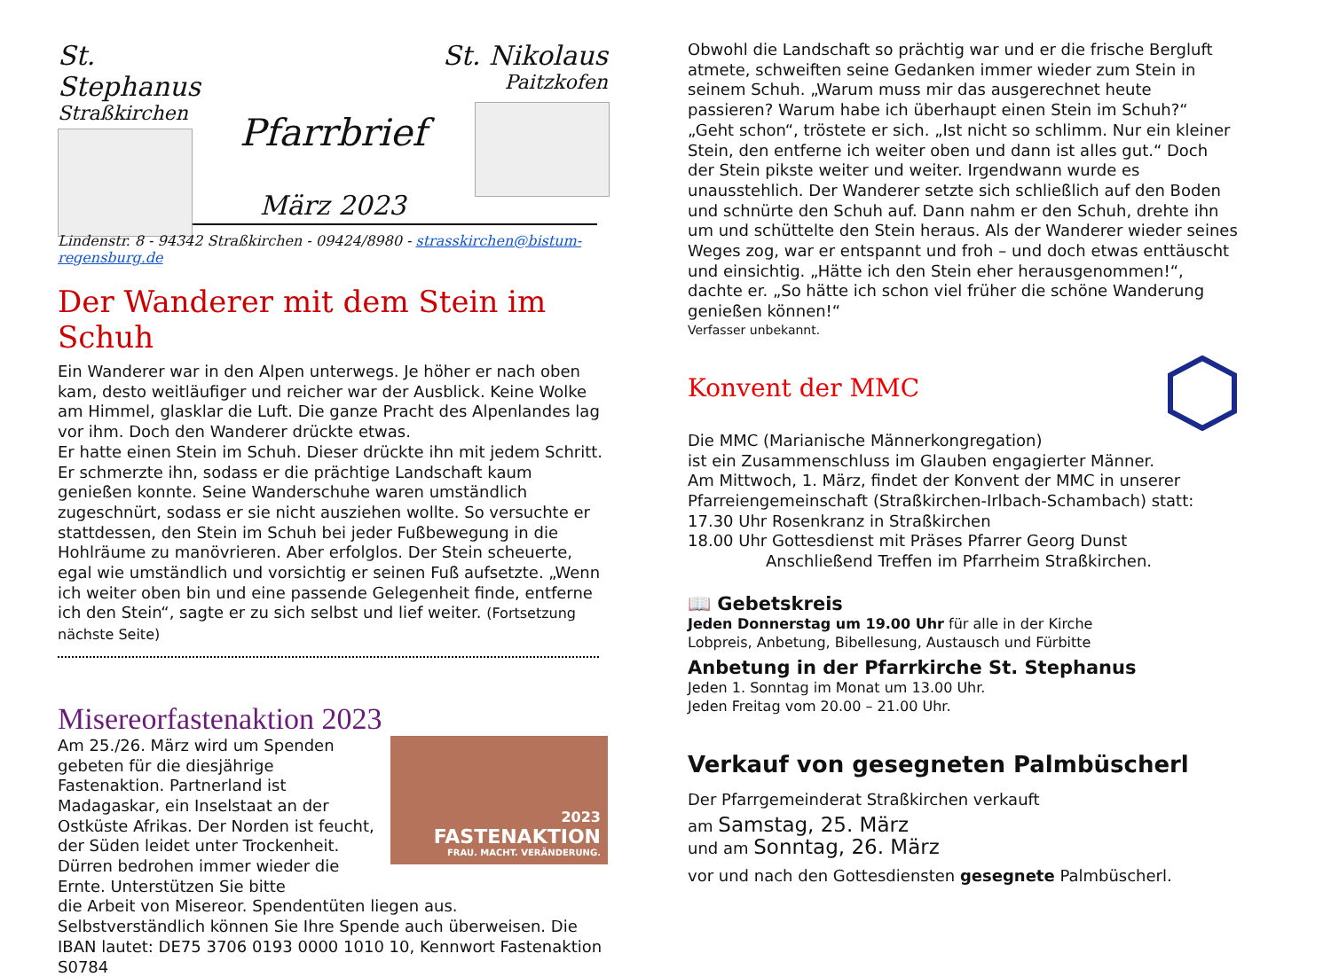St. Stephanus
Straßkirchen
Pfarrbrief
März 2023
St. Nikolaus
Paitzkofen
Lindenstr. 8 - 94342 Straßkirchen - 09424/8980 - strasskirchen@bistum-regensburg.de
Der Wanderer mit dem Stein im Schuh
Ein Wanderer war in den Alpen unterwegs. Je höher er nach oben kam, desto weitläufiger und reicher war der Ausblick. Keine Wolke am Himmel, glasklar die Luft. Die ganze Pracht des Alpenlandes lag vor ihm. Doch den Wanderer drückte etwas.
Er hatte einen Stein im Schuh. Dieser drückte ihn mit jedem Schritt. Er schmerzte ihn, sodass er die prächtige Landschaft kaum genießen konnte. Seine Wanderschuhe waren umständlich zugeschnürt, sodass er sie nicht ausziehen wollte. So versuchte er stattdessen, den Stein im Schuh bei jeder Fußbewegung in die Hohlräume zu manövrieren. Aber erfolglos. Der Stein scheuerte, egal wie umständlich und vorsichtig er seinen Fuß aufsetzte. „Wenn ich weiter oben bin und eine passende Gelegenheit finde, entferne ich den Stein“, sagte er zu sich selbst und lief weiter. (Fortsetzung nächste Seite)
Misereorfastenaktion 2023
Am 25./26. März wird um Spenden gebeten für die diesjährige Fastenaktion. Partnerland ist Madagaskar, ein Inselstaat an der Ostküste Afrikas. Der Norden ist feucht, der Süden leidet unter Trockenheit. Dürren bedrohen immer wieder die Ernte. Unterstützen Sie bitte
2023
FASTENAKTION
FRAU. MACHT. VERÄNDERUNG.
die Arbeit von Misereor. Spendentüten liegen aus. Selbstverständlich können Sie Ihre Spende auch überweisen. Die IBAN lautet: DE75 3706 0193 0000 1010 10, Kennwort Fastenaktion S0784
Obwohl die Landschaft so prächtig war und er die frische Bergluft atmete, schweiften seine Gedanken immer wieder zum Stein in seinem Schuh. „Warum muss mir das ausgerechnet heute passieren? Warum habe ich überhaupt einen Stein im Schuh?“ „Geht schon“, tröstete er sich. „Ist nicht so schlimm. Nur ein kleiner Stein, den entferne ich weiter oben und dann ist alles gut.“ Doch der Stein pikste weiter und weiter. Irgendwann wurde es unausstehlich. Der Wanderer setzte sich schließlich auf den Boden und schnürte den Schuh auf. Dann nahm er den Schuh, drehte ihn um und schüttelte den Stein heraus. Als der Wanderer wieder seines Weges zog, war er entspannt und froh – und doch etwas enttäuscht und einsichtig. „Hätte ich den Stein eher herausgenommen!“, dachte er. „So hätte ich schon viel früher die schöne Wanderung genießen können!“
Verfasser unbekannt.
Konvent der MMC
Die MMC (Marianische Männerkongregation)
ist ein Zusammenschluss im Glauben engagierter Männer.
Am Mittwoch, 1. März, findet der Konvent der MMC in unserer Pfarreiengemeinschaft (Straßkirchen-Irlbach-Schambach) statt:
17.30 Uhr Rosenkranz in Straßkirchen
18.00 Uhr Gottesdienst mit Präses Pfarrer Georg Dunst
Anschließend Treffen im Pfarrheim Straßkirchen.
📖 Gebetskreis
Jeden Donnerstag um 19.00 Uhr für alle in der Kirche
Lobpreis, Anbetung, Bibellesung, Austausch und Fürbitte
Anbetung in der Pfarrkirche St. Stephanus
Jeden 1. Sonntag im Monat um 13.00 Uhr.
Jeden Freitag vom 20.00 – 21.00 Uhr.
Verkauf von gesegneten Palmbüscherl
Der Pfarrgemeinderat Straßkirchen verkauft
am Samstag, 25. März
und am Sonntag, 26. März
vor und nach den Gottesdiensten gesegnete Palmbüscherl.